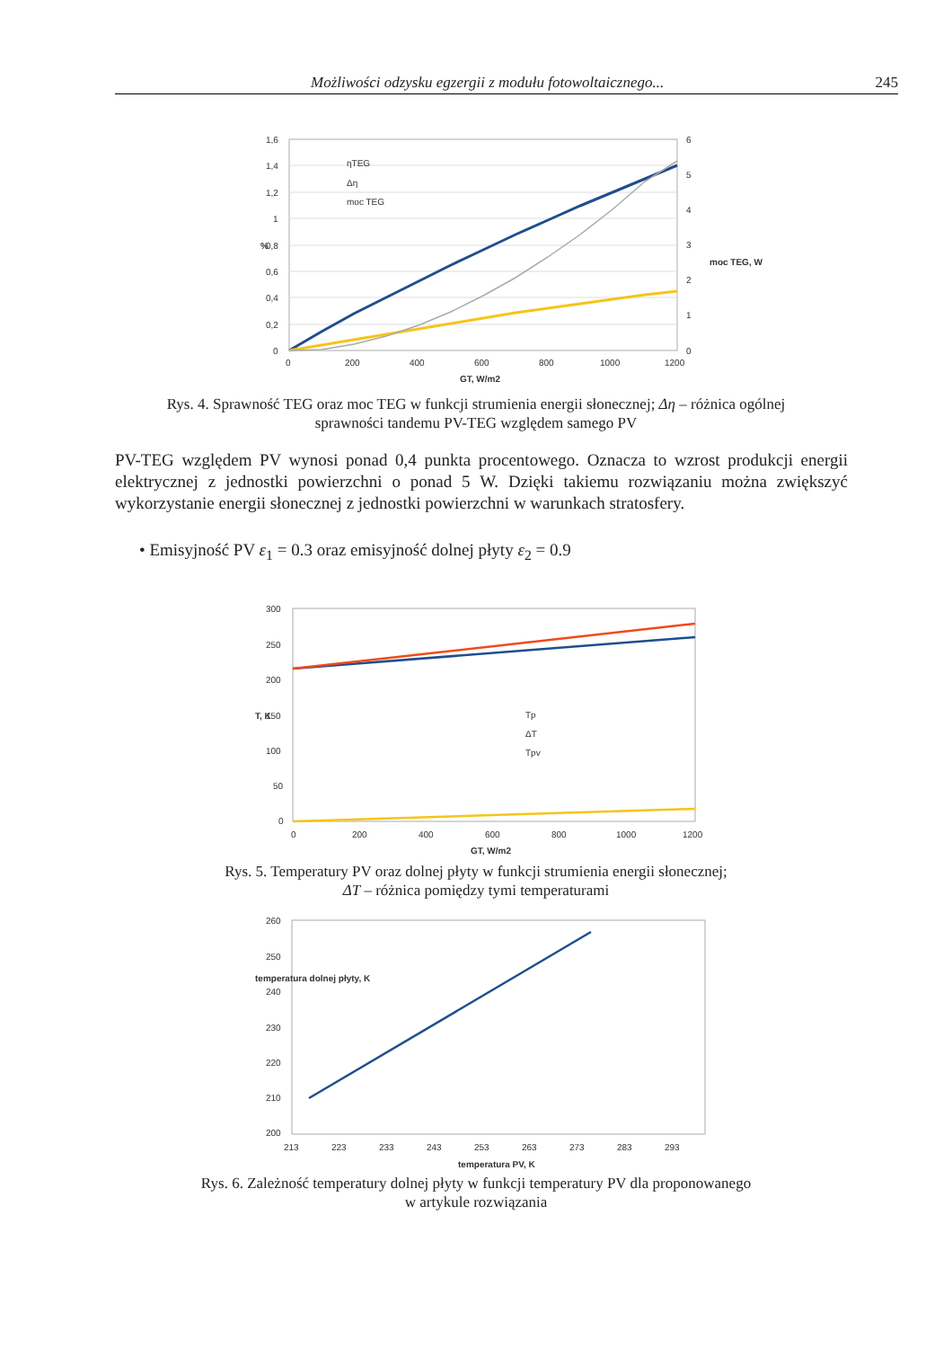Możliwości odzysku egzergii z modułu fotowoltaicznego... 245
1,6
1,4
1,2
1
0,8
0,6
0,4
0,2
0
6
5
4
3
2
1
0
0
200
400
600
800
1000
1200
GT, W/m2
%
moc TEG, W
ηTEG
Δη
moc TEG
Rys. 4. Sprawność TEG oraz moc TEG w funkcji strumienia energii słonecznej; Δη – różnica ogólnej
sprawności tandemu PV-TEG względem samego PV
PV-TEG względem PV wynosi ponad 0,4 punkta procentowego. Oznacza to wzrost produkcji energii elektrycznej z jednostki powierzchni o ponad 5 W. Dzięki takiemu rozwiązaniu można zwiększyć wykorzystanie energii słonecznej z jednostki powierzchni w warunkach stratosfery.
• Emisyjność PV ε<sub>1</sub> = 0.3 oraz emisyjność dolnej płyty ε<sub>2</sub> = 0.9
300
250
200
150
100
50
0
0
200
400
600
800
1000
1200
GT, W/m2
T, K
Tp
ΔT
Tpv
Rys. 5. Temperatury PV oraz dolnej płyty w funkcji strumienia energii słonecznej;
ΔT – różnica pomiędzy tymi temperaturami
260
250
240
230
220
210
200
213
223
233
243
253
263
273
283
293
temperatura PV, K
temperatura dolnej płyty, K
Rys. 6. Zależność temperatury dolnej płyty w funkcji temperatury PV dla proponowanego
w artykule rozwiązania